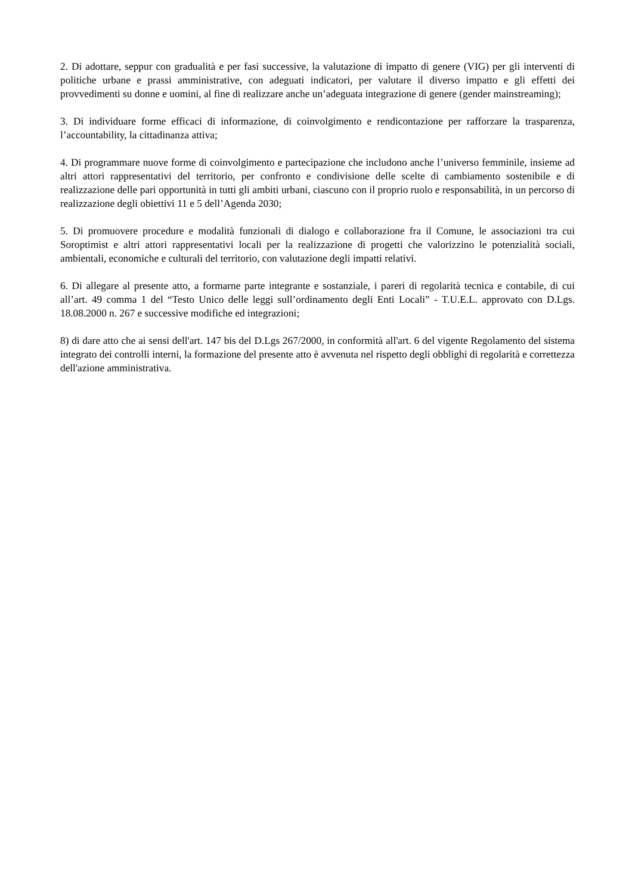2. Di adottare, seppur con gradualità e per fasi successive, la valutazione di impatto di genere (VIG) per gli interventi di politiche urbane e prassi amministrative, con adeguati indicatori, per valutare il diverso impatto e gli effetti dei provvedimenti su donne e uomini, al fine di realizzare anche un’adeguata integrazione di genere (gender mainstreaming);
3. Di individuare forme efficaci di informazione, di coinvolgimento e rendicontazione per rafforzare la trasparenza, l’accountability, la cittadinanza attiva;
4. Di programmare nuove forme di coinvolgimento e partecipazione che includono anche l’universo femminile, insieme ad altri attori rappresentativi del territorio, per confronto e condivisione delle scelte di cambiamento sostenibile e di realizzazione delle pari opportunità in tutti gli ambiti urbani, ciascuno con il proprio ruolo e responsabilità, in un percorso di realizzazione degli obiettivi 11 e 5 dell’Agenda 2030;
5. Di promuovere procedure e modalità funzionali di dialogo e collaborazione fra il Comune, le associazioni tra cui Soroptimist e altri attori rappresentativi locali per la realizzazione di progetti che valorizzino le potenzialità sociali, ambientali, economiche e culturali del territorio, con valutazione degli impatti relativi.
6. Di allegare al presente atto, a formarne parte integrante e sostanziale, i pareri di regolarità tecnica e contabile, di cui all’art. 49 comma 1 del “Testo Unico delle leggi sull’ordinamento degli Enti Locali” - T.U.E.L. approvato con D.Lgs. 18.08.2000 n. 267 e successive modifiche ed integrazioni;
8) di dare atto che ai sensi dell'art. 147 bis del D.Lgs 267/2000, in conformità all'art. 6 del vigente Regolamento del sistema integrato dei controlli interni, la formazione del presente atto è avvenuta nel rispetto degli obblighi di regolarità e correttezza dell'azione amministrativa.